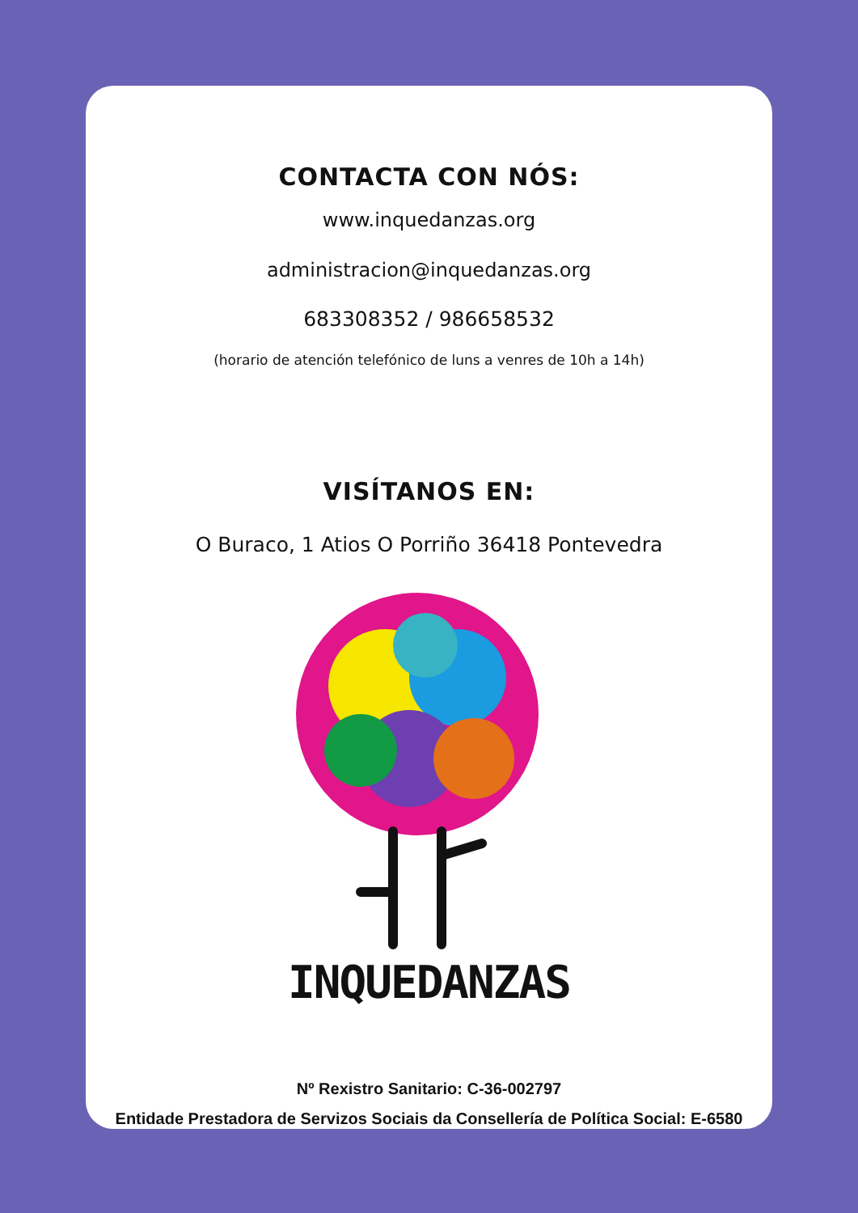CONTACTA CON NÓS:
www.inquedanzas.org
administracion@inquedanzas.org
683308352 / 986658532
(horario de atención telefónico de luns a venres de 10h a 14h)
VISÍTANOS EN:
O Buraco, 1 Atios O Porriño 36418 Pontevedra
INQUEDANZAS
Nº Rexistro Sanitario: C-36-002797
Entidade Prestadora de Servizos Sociais da Consellería de Política Social: E-6580